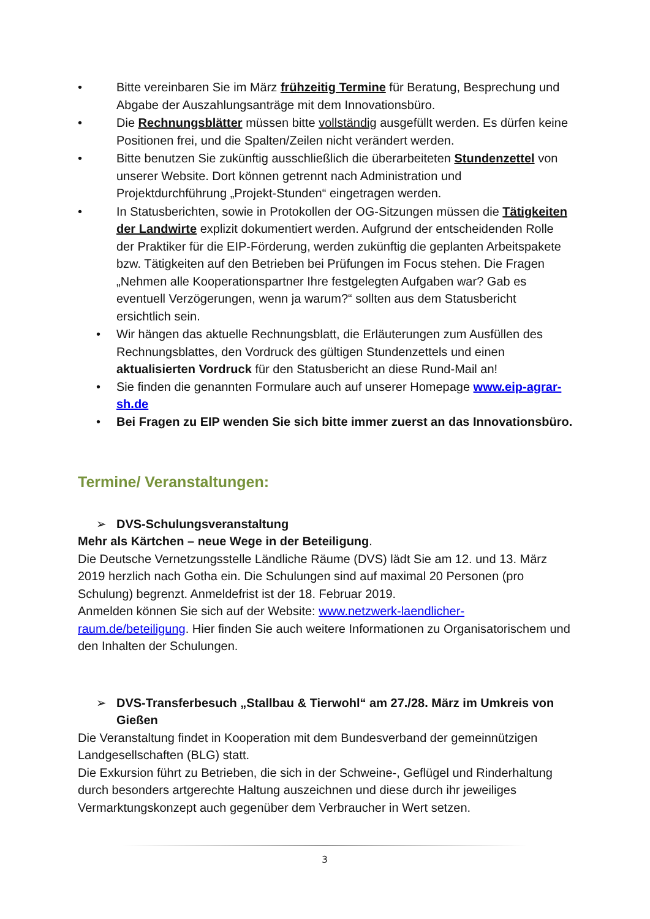• Bitte vereinbaren Sie im März frühzeitig Termine für Beratung, Besprechung und Abgabe der Auszahlungsanträge mit dem Innovationsbüro.
• Die Rechnungsblätter müssen bitte vollständig ausgefüllt werden. Es dürfen keine Positionen frei, und die Spalten/Zeilen nicht verändert werden.
• Bitte benutzen Sie zukünftig ausschließlich die überarbeiteten Stundenzettel von unserer Website. Dort können getrennt nach Administration und Projektdurchführung „Projekt-Stunden“ eingetragen werden.
• In Statusberichten, sowie in Protokollen der OG-Sitzungen müssen die Tätigkeiten der Landwirte explizit dokumentiert werden. Aufgrund der entscheidenden Rolle der Praktiker für die EIP-Förderung, werden zukünftig die geplanten Arbeitspakete bzw. Tätigkeiten auf den Betrieben bei Prüfungen im Focus stehen. Die Fragen „Nehmen alle Kooperationspartner Ihre festgelegten Aufgaben war? Gab es eventuell Verzögerungen, wenn ja warum?“ sollten aus dem Statusbericht ersichtlich sein.
• Wir hängen das aktuelle Rechnungsblatt, die Erläuterungen zum Ausfüllen des Rechnungsblattes, den Vordruck des gültigen Stundenzettels und einen aktualisierten Vordruck für den Statusbericht an diese Rund-Mail an!
• Sie finden die genannten Formulare auch auf unserer Homepage www.eip-agrar-sh.de
• Bei Fragen zu EIP wenden Sie sich bitte immer zuerst an das Innovationsbüro.
Termine/ Veranstaltungen:
➢ DVS-Schulungsveranstaltung
Mehr als Kärtchen – neue Wege in der Beteiligung.
Die Deutsche Vernetzungsstelle Ländliche Räume (DVS) lädt Sie am 12. und 13. März 2019 herzlich nach Gotha ein. Die Schulungen sind auf maximal 20 Personen (pro Schulung) begrenzt. Anmeldefrist ist der 18. Februar 2019.
Anmelden können Sie sich auf der Website: www.netzwerk-laendlicher-raum.de/beteiligung. Hier finden Sie auch weitere Informationen zu Organisatorischem und den Inhalten der Schulungen.
➢ DVS-Transferbesuch „Stallbau & Tierwohl“ am 27./28. März im Umkreis von Gießen
Die Veranstaltung findet in Kooperation mit dem Bundesverband der gemeinnützigen Landgesellschaften (BLG) statt.
Die Exkursion führt zu Betrieben, die sich in der Schweine-, Geflügel und Rinderhaltung durch besonders artgerechte Haltung auszeichnen und diese durch ihr jeweiliges Vermarktungskonzept auch gegenüber dem Verbraucher in Wert setzen.
3